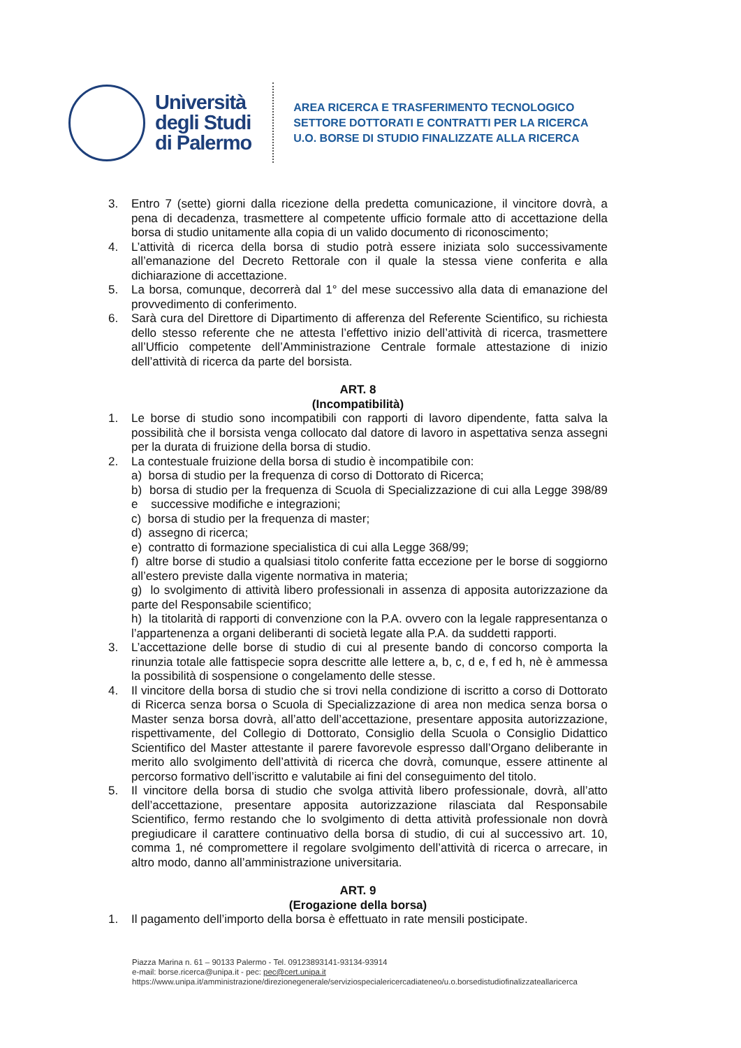Università
degli Studi
di Palermo
AREA RICERCA E TRASFERIMENTO TECNOLOGICO
SETTORE DOTTORATI E CONTRATTI PER LA RICERCA
U.O. BORSE DI STUDIO FINALIZZATE ALLA RICERCA
3. Entro 7 (sette) giorni dalla ricezione della predetta comunicazione, il vincitore dovrà, a pena di decadenza, trasmettere al competente ufficio formale atto di accettazione della borsa di studio unitamente alla copia di un valido documento di riconoscimento;
4. L’attività di ricerca della borsa di studio potrà essere iniziata solo successivamente all’emanazione del Decreto Rettorale con il quale la stessa viene conferita e alla dichiarazione di accettazione.
5. La borsa, comunque, decorrerà dal 1° del mese successivo alla data di emanazione del provvedimento di conferimento.
6. Sarà cura del Direttore di Dipartimento di afferenza del Referente Scientifico, su richiesta dello stesso referente che ne attesta l’effettivo inizio dell’attività di ricerca, trasmettere all’Ufficio competente dell’Amministrazione Centrale formale attestazione di inizio dell’attività di ricerca da parte del borsista.
ART. 8
(Incompatibilità)
1. Le borse di studio sono incompatibili con rapporti di lavoro dipendente, fatta salva la possibilità che il borsista venga collocato dal datore di lavoro in aspettativa senza assegni per la durata di fruizione della borsa di studio.
2. La contestuale fruizione della borsa di studio è incompatibile con:
a) borsa di studio per la frequenza di corso di Dottorato di Ricerca;
b) borsa di studio per la frequenza di Scuola di Specializzazione di cui alla Legge 398/89 e successive modifiche e integrazioni;
c) borsa di studio per la frequenza di master;
d) assegno di ricerca;
e) contratto di formazione specialistica di cui alla Legge 368/99;
f) altre borse di studio a qualsiasi titolo conferite fatta eccezione per le borse di soggiorno all’estero previste dalla vigente normativa in materia;
g) lo svolgimento di attività libero professionali in assenza di apposita autorizzazione da parte del Responsabile scientifico;
h) la titolarità di rapporti di convenzione con la P.A. ovvero con la legale rappresentanza o l’appartenenza a organi deliberanti di società legate alla P.A. da suddetti rapporti.
3. L’accettazione delle borse di studio di cui al presente bando di concorso comporta la rinunzia totale alle fattispecie sopra descritte alle lettere a, b, c, d e, f ed h, nè è ammessa la possibilità di sospensione o congelamento delle stesse.
4. Il vincitore della borsa di studio che si trovi nella condizione di iscritto a corso di Dottorato di Ricerca senza borsa o Scuola di Specializzazione di area non medica senza borsa o Master senza borsa dovrà, all’atto dell’accettazione, presentare apposita autorizzazione, rispettivamente, del Collegio di Dottorato, Consiglio della Scuola o Consiglio Didattico Scientifico del Master attestante il parere favorevole espresso dall’Organo deliberante in merito allo svolgimento dell’attività di ricerca che dovrà, comunque, essere attinente al percorso formativo dell’iscritto e valutabile ai fini del conseguimento del titolo.
5. Il vincitore della borsa di studio che svolga attività libero professionale, dovrà, all’atto dell’accettazione, presentare apposita autorizzazione rilasciata dal Responsabile Scientifico, fermo restando che lo svolgimento di detta attività professionale non dovrà pregiudicare il carattere continuativo della borsa di studio, di cui al successivo art. 10, comma 1, né compromettere il regolare svolgimento dell’attività di ricerca o arrecare, in altro modo, danno all’amministrazione universitaria.
ART. 9
(Erogazione della borsa)
1. Il pagamento dell’importo della borsa è effettuato in rate mensili posticipate.
Piazza Marina n. 61 – 90133 Palermo - Tel. 09123893141-93134-93914
e-mail: borse.ricerca@unipa.it - pec: pec@cert.unipa.it
https://www.unipa.it/amministrazione/direzionegenerale/serviziospecialericercadiateneo/u.o.borsedistudiofinalizzateallaricerca